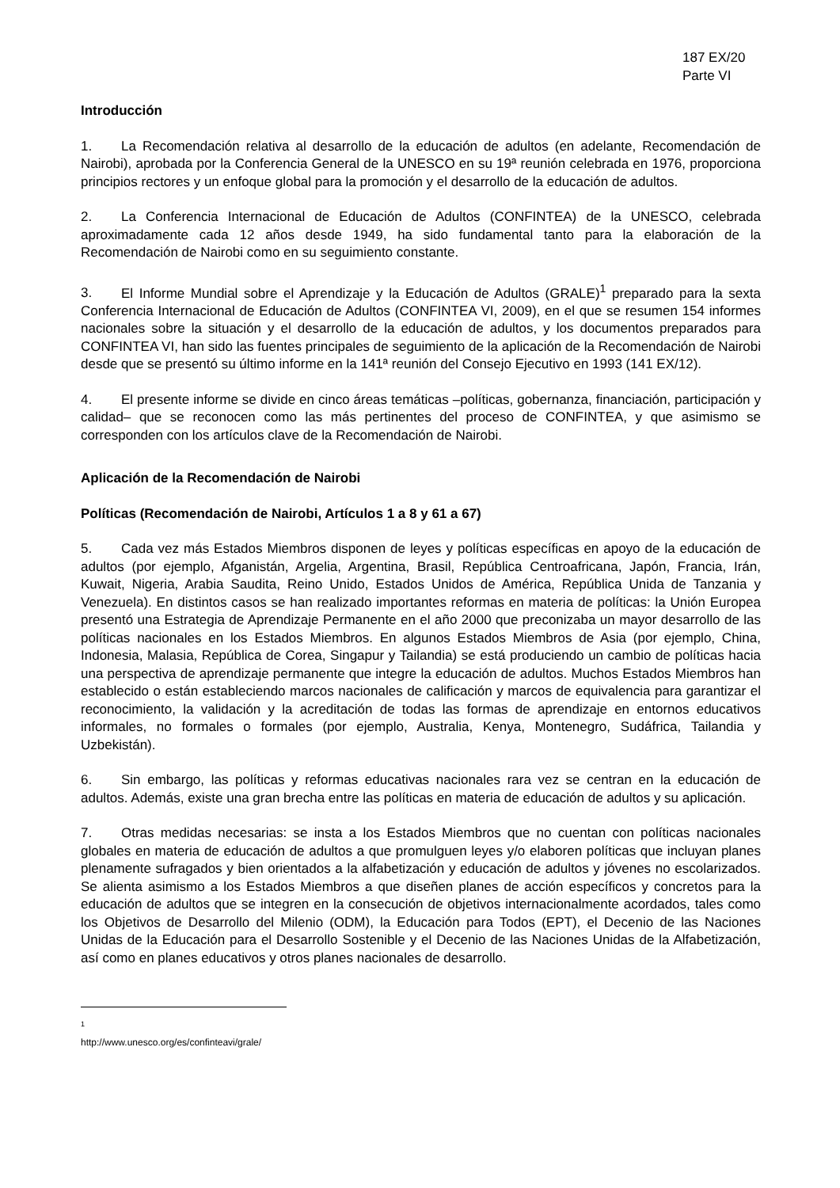187 EX/20
Parte VI
Introducción
1. La Recomendación relativa al desarrollo de la educación de adultos (en adelante, Recomendación de Nairobi), aprobada por la Conferencia General de la UNESCO en su 19ª reunión celebrada en 1976, proporciona principios rectores y un enfoque global para la promoción y el desarrollo de la educación de adultos.
2. La Conferencia Internacional de Educación de Adultos (CONFINTEA) de la UNESCO, celebrada aproximadamente cada 12 años desde 1949, ha sido fundamental tanto para la elaboración de la Recomendación de Nairobi como en su seguimiento constante.
3. El Informe Mundial sobre el Aprendizaje y la Educación de Adultos (GRALE)<sup>1</sup> preparado para la sexta Conferencia Internacional de Educación de Adultos (CONFINTEA VI, 2009), en el que se resumen 154 informes nacionales sobre la situación y el desarrollo de la educación de adultos, y los documentos preparados para CONFINTEA VI, han sido las fuentes principales de seguimiento de la aplicación de la Recomendación de Nairobi desde que se presentó su último informe en la 141ª reunión del Consejo Ejecutivo en 1993 (141 EX/12).
4. El presente informe se divide en cinco áreas temáticas –políticas, gobernanza, financiación, participación y calidad– que se reconocen como las más pertinentes del proceso de CONFINTEA, y que asimismo se corresponden con los artículos clave de la Recomendación de Nairobi.
Aplicación de la Recomendación de Nairobi
Políticas (Recomendación de Nairobi, Artículos 1 a 8 y 61 a 67)
5. Cada vez más Estados Miembros disponen de leyes y políticas específicas en apoyo de la educación de adultos (por ejemplo, Afganistán, Argelia, Argentina, Brasil, República Centroafricana, Japón, Francia, Irán, Kuwait, Nigeria, Arabia Saudita, Reino Unido, Estados Unidos de América, República Unida de Tanzania y Venezuela). En distintos casos se han realizado importantes reformas en materia de políticas: la Unión Europea presentó una Estrategia de Aprendizaje Permanente en el año 2000 que preconizaba un mayor desarrollo de las políticas nacionales en los Estados Miembros. En algunos Estados Miembros de Asia (por ejemplo, China, Indonesia, Malasia, República de Corea, Singapur y Tailandia) se está produciendo un cambio de políticas hacia una perspectiva de aprendizaje permanente que integre la educación de adultos. Muchos Estados Miembros han establecido o están estableciendo marcos nacionales de calificación y marcos de equivalencia para garantizar el reconocimiento, la validación y la acreditación de todas las formas de aprendizaje en entornos educativos informales, no formales o formales (por ejemplo, Australia, Kenya, Montenegro, Sudáfrica, Tailandia y Uzbekistán).
6. Sin embargo, las políticas y reformas educativas nacionales rara vez se centran en la educación de adultos. Además, existe una gran brecha entre las políticas en materia de educación de adultos y su aplicación.
7. Otras medidas necesarias: se insta a los Estados Miembros que no cuentan con políticas nacionales globales en materia de educación de adultos a que promulguen leyes y/o elaboren políticas que incluyan planes plenamente sufragados y bien orientados a la alfabetización y educación de adultos y jóvenes no escolarizados. Se alienta asimismo a los Estados Miembros a que diseñen planes de acción específicos y concretos para la educación de adultos que se integren en la consecución de objetivos internacionalmente acordados, tales como los Objetivos de Desarrollo del Milenio (ODM), la Educación para Todos (EPT), el Decenio de las Naciones Unidas de la Educación para el Desarrollo Sostenible y el Decenio de las Naciones Unidas de la Alfabetización, así como en planes educativos y otros planes nacionales de desarrollo.
1 http://www.unesco.org/es/confinteavi/grale/